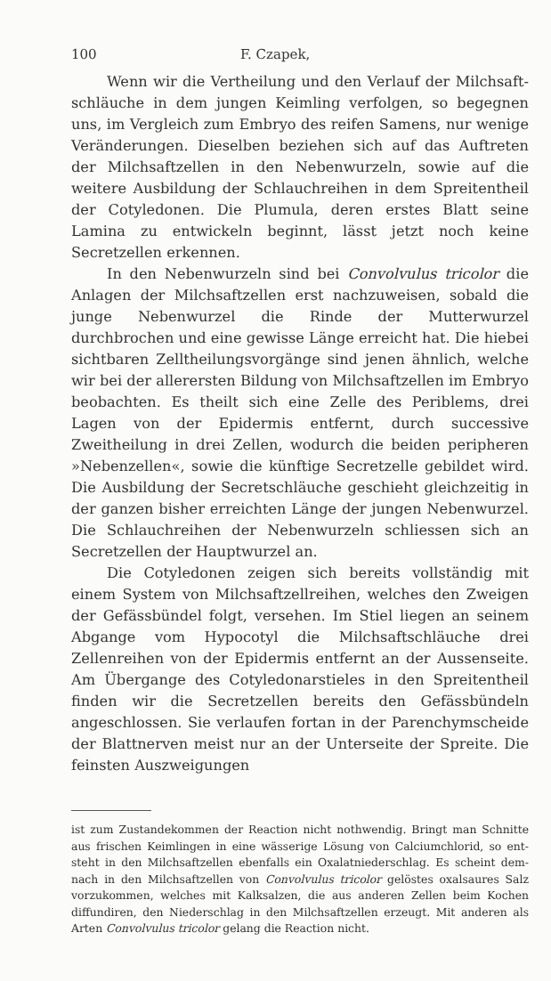100 F. Czapek,
Wenn wir die Vertheilung und den Verlauf der Milchsaft­schläuche in dem jungen Keimling verfolgen, so begegnen uns, im Vergleich zum Embryo des reifen Samens, nur wenige Ver­änderungen. Dieselben beziehen sich auf das Auftreten der Milchsaftzellen in den Nebenwurzeln, sowie auf die weitere Ausbildung der Schlauchreihen in dem Spreitentheil der Coty­ledonen. Die Plumula, deren erstes Blatt seine Lamina zu ent­wickeln beginnt, lässt jetzt noch keine Secretzellen erkennen.
In den Nebenwurzeln sind bei Convolvulus tricolor die Anlagen der Milchsaftzellen erst nachzuweisen, sobald die junge Nebenwurzel die Rinde der Mutterwurzel durchbrochen und eine gewisse Länge erreicht hat. Die hiebei sichtbaren Zelltheilungsvorgänge sind jenen ähnlich, welche wir bei der allerersten Bildung von Milchsaftzellen im Embryo beobachten. Es theilt sich eine Zelle des Periblems, drei Lagen von der Epidermis entfernt, durch successive Zweitheilung in drei Zellen, wodurch die beiden peripheren »Nebenzellen«, sowie die künftige Secretzelle gebildet wird. Die Ausbildung der Secretschläuche geschieht gleichzeitig in der ganzen bisher erreichten Länge der jungen Nebenwurzel. Die Schlauchreihen der Nebenwurzeln schliessen sich an Secretzellen der Haupt­wurzel an.
Die Cotyledonen zeigen sich bereits vollständig mit einem System von Milchsaftzellreihen, welches den Zweigen der Gefässbündel folgt, versehen. Im Stiel liegen an seinem Ab­gange vom Hypocotyl die Milchsaftschläuche drei Zellenreihen von der Epidermis entfernt an der Aussenseite. Am Übergange des Cotyledonarstieles in den Spreitentheil finden wir die Secretzellen bereits den Gefässbündeln angeschlossen. Sie ver­laufen fortan in der Parenchymscheide der Blattnerven meist nur an der Unterseite der Spreite. Die feinsten Auszweigungen
ist zum Zustandekommen der Reaction nicht nothwendig. Bringt man Schnitte aus frischen Keimlingen in eine wässerige Lösung von Calciumchlorid, so ent­steht in den Milchsaftzellen ebenfalls ein Oxalatniederschlag. Es scheint dem­nach in den Milchsaftzellen von Convolvulus tricolor gelöstes oxalsaures Salz vorzukommen, welches mit Kalksalzen, die aus anderen Zellen beim Kochen diffundiren, den Niederschlag in den Milchsaftzellen erzeugt. Mit anderen als Arten Convolvulus tricolor gelang die Reaction nicht.